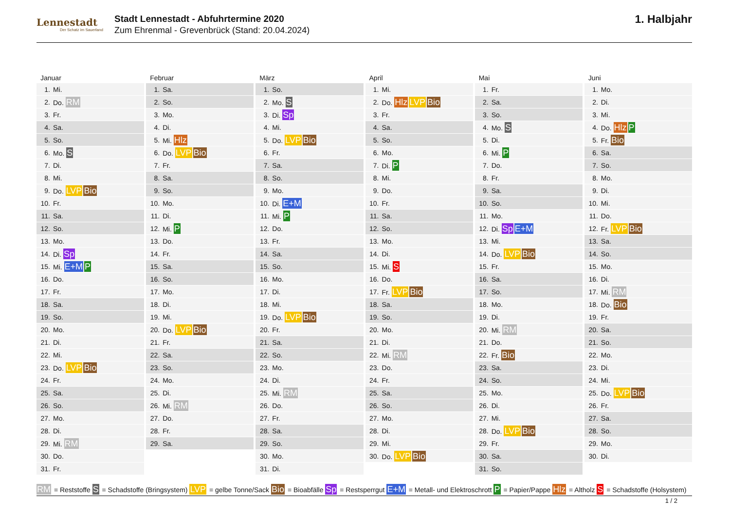Lennestadt
Der Schatz im Sauerland
Stadt Lennestadt - Abfuhrtermine 2020
Zum Ehrenmal - Grevenbrück (Stand: 20.04.2024)
1. Halbjahr
Januar
| 1. | Mi. |
| 2. | Do. RM |
| 3. | Fr. |
| 4. | Sa. |
| 5. | So. |
| 6. | Mo. S |
| 7. | Di. |
| 8. | Mi. |
| 9. | Do. LVP Bio |
| 10. | Fr. |
| 11. | Sa. |
| 12. | So. |
| 13. | Mo. |
| 14. | Di. Sp |
| 15. | Mi. E+M P |
| 16. | Do. |
| 17. | Fr. |
| 18. | Sa. |
| 19. | So. |
| 20. | Mo. |
| 21. | Di. |
| 22. | Mi. |
| 23. | Do. LVP Bio |
| 24. | Fr. |
| 25. | Sa. |
| 26. | So. |
| 27. | Mo. |
| 28. | Di. |
| 29. | Mi. RM |
| 30. | Do. |
| 31. | Fr. |
Februar
| 1. | Sa. |
| 2. | So. |
| 3. | Mo. |
| 4. | Di. |
| 5. | Mi. Hlz |
| 6. | Do. LVP Bio |
| 7. | Fr. |
| 8. | Sa. |
| 9. | So. |
| 10. | Mo. |
| 11. | Di. |
| 12. | Mi. P |
| 13. | Do. |
| 14. | Fr. |
| 15. | Sa. |
| 16. | So. |
| 17. | Mo. |
| 18. | Di. |
| 19. | Mi. |
| 20. | Do. LVP Bio |
| 21. | Fr. |
| 22. | Sa. |
| 23. | So. |
| 24. | Mo. |
| 25. | Di. |
| 26. | Mi. RM |
| 27. | Do. |
| 28. | Fr. |
| 29. | Sa. |
März
| 1. | So. |
| 2. | Mo. S |
| 3. | Di. Sp |
| 4. | Mi. |
| 5. | Do. LVP Bio |
| 6. | Fr. |
| 7. | Sa. |
| 8. | So. |
| 9. | Mo. |
| 10. | Di. E+M |
| 11. | Mi. P |
| 12. | Do. |
| 13. | Fr. |
| 14. | Sa. |
| 15. | So. |
| 16. | Mo. |
| 17. | Di. |
| 18. | Mi. |
| 19. | Do. LVP Bio |
| 20. | Fr. |
| 21. | Sa. |
| 22. | So. |
| 23. | Mo. |
| 24. | Di. |
| 25. | Mi. RM |
| 26. | Do. |
| 27. | Fr. |
| 28. | Sa. |
| 29. | So. |
| 30. | Mo. |
| 31. | Di. |
April
| 1. | Mi. |
| 2. | Do. Hlz LVP Bio |
| 3. | Fr. |
| 4. | Sa. |
| 5. | So. |
| 6. | Mo. |
| 7. | Di. P |
| 8. | Mi. |
| 9. | Do. |
| 10. | Fr. |
| 11. | Sa. |
| 12. | So. |
| 13. | Mo. |
| 14. | Di. |
| 15. | Mi. S |
| 16. | Do. |
| 17. | Fr. LVP Bio |
| 18. | Sa. |
| 19. | So. |
| 20. | Mo. |
| 21. | Di. |
| 22. | Mi. RM |
| 23. | Do. |
| 24. | Fr. |
| 25. | Sa. |
| 26. | So. |
| 27. | Mo. |
| 28. | Di. |
| 29. | Mi. |
| 30. | Do. LVP Bio |
Mai
| 1. | Fr. |
| 2. | Sa. |
| 3. | So. |
| 4. | Mo. S |
| 5. | Di. |
| 6. | Mi. P |
| 7. | Do. |
| 8. | Fr. |
| 9. | Sa. |
| 10. | So. |
| 11. | Mo. |
| 12. | Di. Sp E+M |
| 13. | Mi. |
| 14. | Do. LVP Bio |
| 15. | Fr. |
| 16. | Sa. |
| 17. | So. |
| 18. | Mo. |
| 19. | Di. |
| 20. | Mi. RM |
| 21. | Do. |
| 22. | Fr. Bio |
| 23. | Sa. |
| 24. | So. |
| 25. | Mo. |
| 26. | Di. |
| 27. | Mi. |
| 28. | Do. LVP Bio |
| 29. | Fr. |
| 30. | Sa. |
| 31. | So. |
Juni
| 1. | Mo. |
| 2. | Di. |
| 3. | Mi. |
| 4. | Do. Hlz P |
| 5. | Fr. Bio |
| 6. | Sa. |
| 7. | So. |
| 8. | Mo. |
| 9. | Di. |
| 10. | Mi. |
| 11. | Do. |
| 12. | Fr. LVP Bio |
| 13. | Sa. |
| 14. | So. |
| 15. | Mo. |
| 16. | Di. |
| 17. | Mi. RM |
| 18. | Do. Bio |
| 19. | Fr. |
| 20. | Sa. |
| 21. | So. |
| 22. | Mo. |
| 23. | Di. |
| 24. | Mi. |
| 25. | Do. LVP Bio |
| 26. | Fr. |
| 27. | Sa. |
| 28. | So. |
| 29. | Mo. |
| 30. | Di. |
RM = Reststoffe S = Schadstoffe (Bringsystem) LVP = gelbe Tonne/Sack Bio = Bioabfälle Sp = Restsperrgut E+M = Metall- und Elektroschrott P = Papier/Pappe Hlz = Altholz S = Schadstoffe (Holsystem)
1 / 2